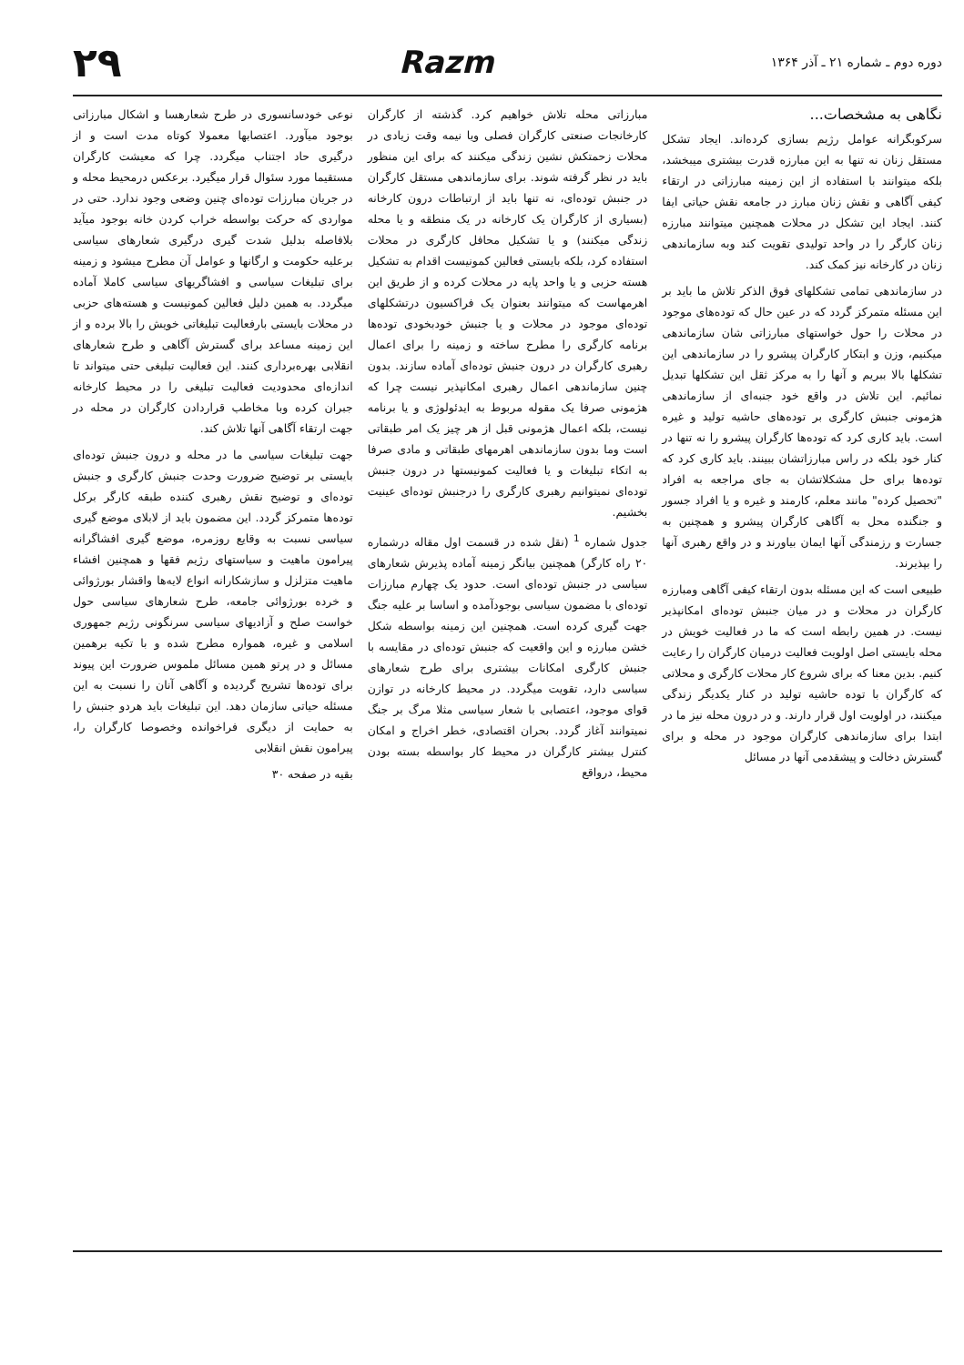دوره دوم ـ شماره ۲۱ ـ آذر ۱۳۶۴
Razm
۲۹
نگاهی به مشخصات...
سرکوبگرانه عوامل رژیم بسازی کرده‌اند. ایجاد تشکل مستقل زنان نه تنها به این مبارزه قدرت بیشتری میبخشد، بلکه میتوانند با استفاده از این زمینه مبارزاتی در ارتقاء کیفی آگاهی و نقش زنان مبارز در جامعه نقش حیاتی ایفا کنند. ایجاد این تشکل در محلات همچنین میتوانند مبارزه زنان کارگر را در واحد تولیدی تقویت کند وبه سازماندهی زنان در کارخانه نیز کمک کند.
در سازماندهی تمامی تشکلهای فوق الذکر تلاش ما باید بر این مسئله متمرکز گردد که در عین حال که توده‌های موجود در محلات را حول خواستهای مبارزاتی شان سازماندهی میکنیم، وزن و ابتکار کارگران پیشرو را در سازماندهی این تشکلها بالا ببریم و آنها را به مرکز ثقل این تشکلها تبدیل نمائیم. این تلاش در واقع خود جنبه‌ای از سازماندهی هژمونی جنبش کارگری بر توده‌های حاشیه تولید و غیره است. باید کاری کرد که توده‌ها کارگران پیشرو را نه تنها در کنار خود بلکه در راس مبارزاتشان ببینند. باید کاری کرد که توده‌ها برای حل مشکلاتشان به جای مراجعه به افراد "تحصیل کرده" مانند معلم، کارمند و غیره و یا افراد جسور و جنگنده محل به آگاهی کارگران پیشرو و همچنین به جسارت و رزمندگی آنها ایمان بیاورند و در واقع رهبری آنها را بپذیرند.
طبیعی است که این مسئله بدون ارتقاء کیفی آگاهی ومبارزه کارگران در محلات و در میان جنبش توده‌ای امکانپذیر نیست. در همین رابطه است که ما در فعالیت خویش در محله بایستی اصل اولویت فعالیت درمیان کارگران را رعایت کنیم. بدین معنا که برای شروع کار محلات کارگری و محلاتی که کارگران با توده حاشیه تولید در کنار یکدیگر زندگی میکنند، در اولویت اول قرار دارند. و در درون محله نیز ما در ابتدا برای سازماندهی کارگران موجود در محله و برای گسترش دخالت و پیشقدمی آنها در مسائل
مبارزاتی محله تلاش خواهیم کرد. گذشته از کارگران کارخانجات صنعتی کارگران فصلی ویا نیمه وقت زیادی در محلات زحمتکش نشین زندگی میکنند که برای این منظور باید در نظر گرفته شوند. برای سازماندهی مستقل کارگران در جنبش توده‌ای، نه تنها باید از ارتباطات درون کارخانه (بسیاری از کارگران یک کارخانه در یک منطقه و یا محله زندگی میکنند) و یا تشکیل محافل کارگری در محلات استفاده کرد، بلکه بایستی فعالین کمونیست اقدام به تشکیل هسته حزبی و یا واحد پایه در محلات کرده و از طریق این اهرمهاست که میتوانند بعنوان یک فراکسیون درتشکلهای توده‌ای موجود در محلات و یا جنبش خودبخودی توده‌ها برنامه کارگری را مطرح ساخته و زمینه را برای اعمال رهبری کارگران در درون جنبش توده‌ای آماده سازند. بدون چنین سازماندهی اعمال رهبری امکانپذیر نیست چرا که هژمونی صرفا یک مقوله مربوط به ایدئولوژی و یا برنامه نیست، بلکه اعمال هژمونی قبل از هر چیز یک امر طبقاتی است وما بدون سازماندهی اهرمهای طبقاتی و مادی صرفا به اتکاء تبلیغات و یا فعالیت کمونیستها در درون جنبش توده‌ای نمیتوانیم رهبری کارگری را درجنبش توده‌ای عینیت بخشیم.
جدول شماره <sup>1</sup> (نقل شده در قسمت اول مقاله درشماره ۲۰ راه کارگر) همچنین بیانگر زمینه آماده پذیرش شعارهای سیاسی در جنبش توده‌ای است. حدود یک چهارم مبارزات توده‌ای با مضمون سیاسی بوجودآمده و اساسا بر علیه جنگ جهت گیری کرده است. همچنین این زمینه بواسطه شکل خشن مبارزه و این واقعیت که جنبش توده‌ای در مقایسه با جنبش کارگری امکانات بیشتری برای طرح شعارهای سیاسی دارد، تقویت میگردد. در محیط کارخانه در توازن قوای موجود، اعتصابی با شعار سیاسی مثلا مرگ بر جنگ نمیتوانند آغاز گردد. بحران اقتصادی، خطر اخراج و امکان کنترل بیشتر کارگران در محیط کار بواسطه بسته بودن محیط، درواقع
نوعی خودسانسوری در طرح شعارهسا و اشکال مبارزاتی بوجود میآورد. اعتصابها معمولا کوتاه مدت است و از درگیری حاد اجتناب میگردد. چرا که معیشت کارگران مستقیما مورد سئوال قرار میگیرد. برعکس درمحیط محله و در جریان مبارزات توده‌ای چنین وضعی وجود ندارد. حتی در مواردی که حرکت بواسطه خراب کردن خانه بوجود میآید بلافاصله بدلیل شدت گیری درگیری شعارهای سیاسی برعلیه حکومت و ارگانها و عوامل آن مطرح میشود و زمینه برای تبلیغات سیاسی و افشاگریهای سیاسی کاملا آماده میگردد. به همین دلیل فعالین کمونیست و هسته‌های حزبی در محلات بایستی بارفعالیت تبلیغاتی خویش را بالا برده و از این زمینه مساعد برای گسترش آگاهی و طرح شعارهای انقلابی بهره‌برداری کنند. این فعالیت تبلیغی حتی میتواند تا اندازه‌ای محدودیت فعالیت تبلیغی را در محیط کارخانه جبران کرده وبا مخاطب قراردادن کارگران در محله در جهت ارتقاء آگاهی آنها تلاش کند.
جهت تبلیغات سیاسی ما در محله و درون جنبش توده‌ای بایستی بر توضیح ضرورت وحدت جنبش کارگری و جنبش توده‌ای و توضیح نقش رهبری کننده طبقه کارگر برکل توده‌ها متمرکز گردد. این مضمون باید از لابلای موضع گیری سیاسی نسبت به وقایع روزمره، موضع گیری افشاگرانه پیرامون ماهیت و سیاستهای رژیم فقها و همچنین افشاء ماهیت متزلزل و سازشکارانه انواع لایه‌ها واقشار بورژوائی و خرده بورژوائی جامعه، طرح شعارهای سیاسی حول خواست صلح و آزادیهای سیاسی سرنگونی رژیم جمهوری اسلامی و غیره، همواره مطرح شده و با تکیه برهمین مسائل و در پرتو همین مسائل ملموس ضرورت این پیوند برای توده‌ها تشریح گردیده و آگاهی آنان را نسبت به این مسئله حیاتی سازمان دهد. این تبلیغات باید هردو جنبش را به حمایت از دیگری فراخوانده وخصوصا کارگران را، پیرامون نقش انقلابی
بقیه در صفحه ۳۰